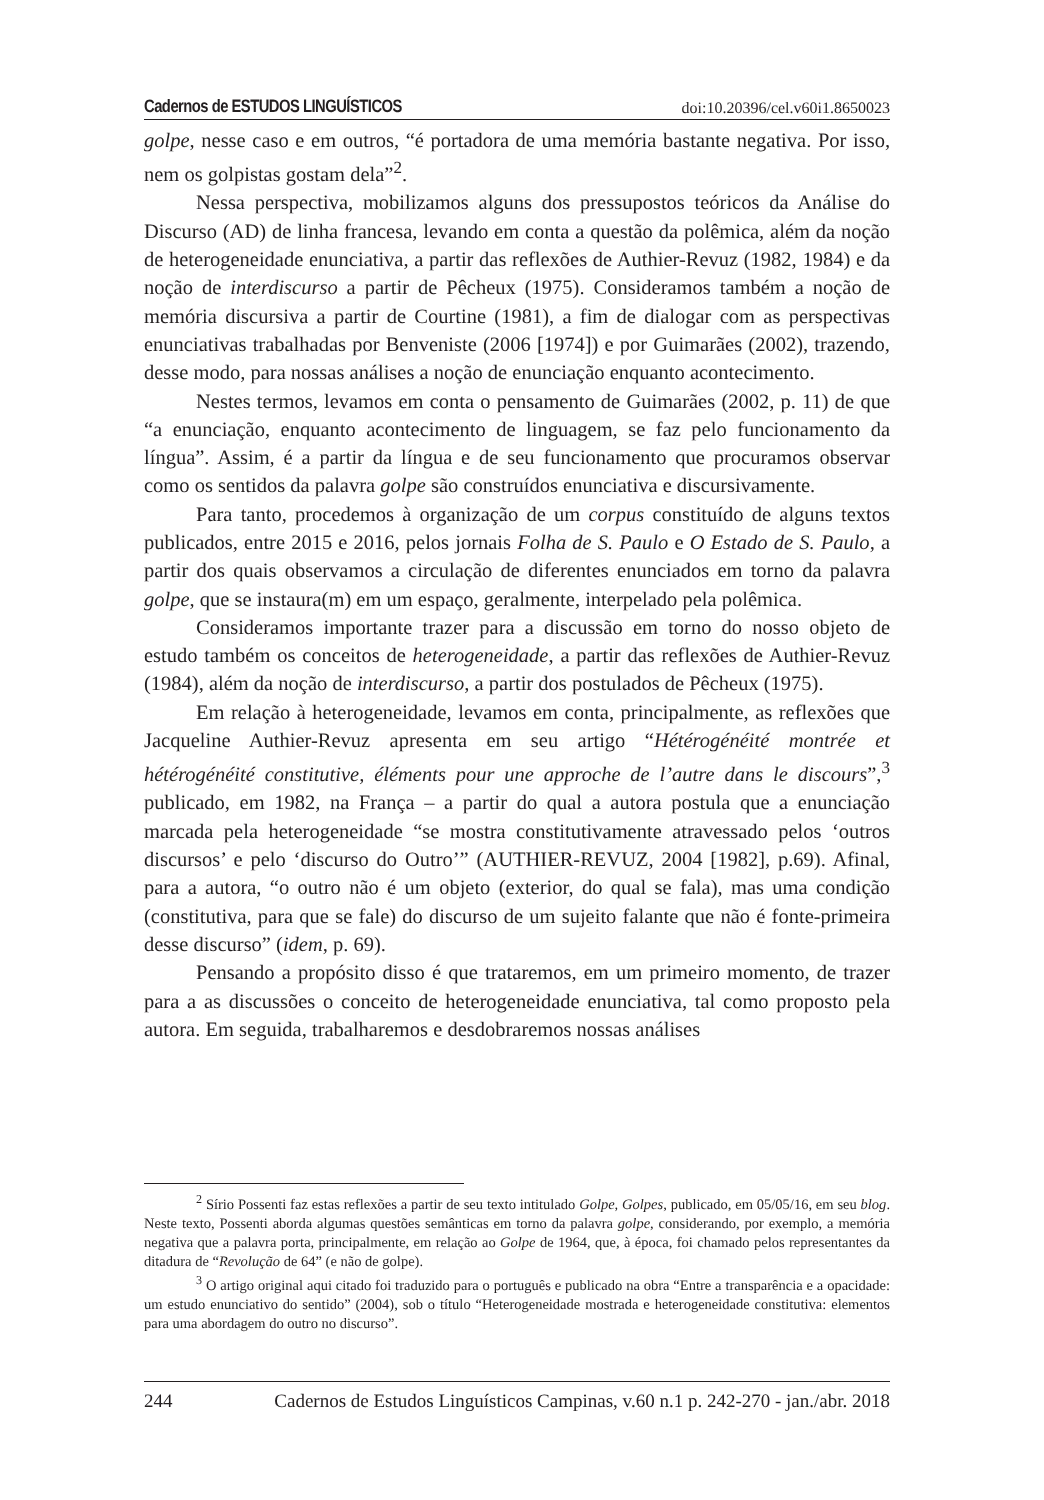Cadernos de ESTUDOS LINGUÍSTICOS doi:10.20396/cel.v60i1.8650023
golpe, nesse caso e em outros, “é portadora de uma memória bastante negativa. Por isso, nem os golpistas gostam dela”<sup>2</sup>.
Nessa perspectiva, mobilizamos alguns dos pressupostos teóricos da Análise do Discurso (AD) de linha francesa, levando em conta a questão da polêmica, além da noção de heterogeneidade enunciativa, a partir das reflexões de Authier-Revuz (1982, 1984) e da noção de interdiscurso a partir de Pêcheux (1975). Consideramos também a noção de memória discursiva a partir de Courtine (1981), a fim de dialogar com as perspectivas enunciativas trabalhadas por Benveniste (2006 [1974]) e por Guimarães (2002), trazendo, desse modo, para nossas análises a noção de enunciação enquanto acontecimento.
Nestes termos, levamos em conta o pensamento de Guimarães (2002, p. 11) de que “a enunciação, enquanto acontecimento de linguagem, se faz pelo funcionamento da língua”. Assim, é a partir da língua e de seu funcionamento que procuramos observar como os sentidos da palavra golpe são construídos enunciativa e discursivamente.
Para tanto, procedemos à organização de um corpus constituído de alguns textos publicados, entre 2015 e 2016, pelos jornais Folha de S. Paulo e O Estado de S. Paulo, a partir dos quais observamos a circulação de diferentes enunciados em torno da palavra golpe, que se instaura(m) em um espaço, geralmente, interpelado pela polêmica.
Consideramos importante trazer para a discussão em torno do nosso objeto de estudo também os conceitos de heterogeneidade, a partir das reflexões de Authier-Revuz (1984), além da noção de interdiscurso, a partir dos postulados de Pêcheux (1975).
Em relação à heterogeneidade, levamos em conta, principalmente, as reflexões que Jacqueline Authier-Revuz apresenta em seu artigo “Hétérogénéité montrée et hétérogénéité constitutive, éléments pour une approche de l’autre dans le discours”,<sup>3</sup> publicado, em 1982, na França – a partir do qual a autora postula que a enunciação marcada pela heterogeneidade “se mostra constitutivamente atravessado pelos ‘outros discursos’ e pelo ‘discurso do Outro’” (AUTHIER-REVUZ, 2004 [1982], p.69). Afinal, para a autora, “o outro não é um objeto (exterior, do qual se fala), mas uma condição (constitutiva, para que se fale) do discurso de um sujeito falante que não é fonte-primeira desse discurso” (idem, p. 69).
Pensando a propósito disso é que trataremos, em um primeiro momento, de trazer para a as discussões o conceito de heterogeneidade enunciativa, tal como proposto pela autora. Em seguida, trabalharemos e desdobraremos nossas análises
<sup>2</sup> Sírio Possenti faz estas reflexões a partir de seu texto intitulado Golpe, Golpes, publicado, em 05/05/16, em seu blog. Neste texto, Possenti aborda algumas questões semânticas em torno da palavra golpe, considerando, por exemplo, a memória negativa que a palavra porta, principalmente, em relação ao Golpe de 1964, que, à época, foi chamado pelos representantes da ditadura de “Revolução de 64” (e não de golpe).
<sup>3</sup> O artigo original aqui citado foi traduzido para o português e publicado na obra “Entre a transparência e a opacidade: um estudo enunciativo do sentido” (2004), sob o título “Heterogeneidade mostrada e heterogeneidade constitutiva: elementos para uma abordagem do outro no discurso”.
244 Cadernos de Estudos Linguísticos Campinas, v.60 n.1 p. 242-270 - jan./abr. 2018